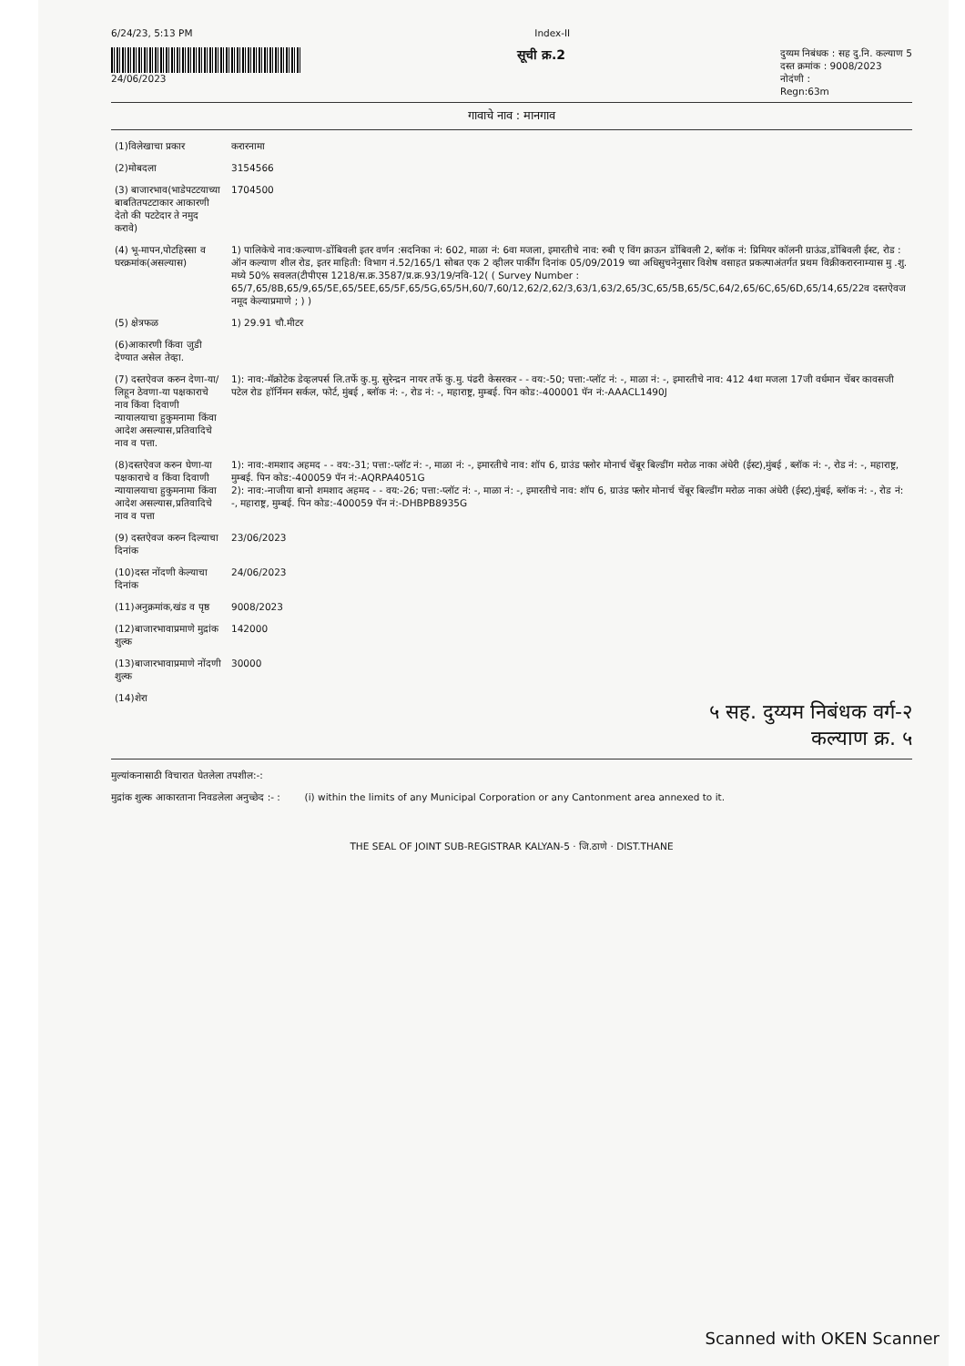6/24/23, 5:13 PM Index-II
24/06/2023
सूची क्र.2
दुय्यम निबंधक : सह दु.नि. कल्याण 5
दस्त क्रमांक : 9008/2023
नोदंणी :
Regn:63m
गावाचे नाव : मानगाव
| (1)विलेखाचा प्रकार | करारनामा |
| (2)मोबदला | 3154566 |
| (3) बाजारभाव(भाडेपटटयाच्या बाबतितपटटाकार आकारणी देतो की पटटेदार ते नमुद करावे) | 1704500 |
| (4) भू-मापन,पोटहिस्सा व घरक्रमांक(असल्यास) | 1) पालिकेचे नाव:कल्याण-डोंबिवली इतर वर्णन :सदनिका नं: 602, माळा नं: 6वा मजला, इमारतीचे नाव: रुबी ए विंग क्राऊन डोंबिवली 2, ब्लॉक नं: प्रिमियर कॉलनी ग्राऊंड,डोंबिवली ईस्ट, रोड : ऑन कल्याण शील रोड, इतर माहिती: विभाग नं.52/165/1 सोबत एक 2 व्हीलर पार्कींग दिनांक 05/09/2019 च्या अधिसुचनेनुसार विशेष वसाहत प्रकल्पाअंतर्गत प्रथम विक्रीकरारनाम्यास मु .शु. मध्ये 50% सवलत(टीपीएस 1218/स.क्र.3587/प्र.क्र.93/19/नवि-12( ( Survey Number : 65/7,65/8B,65/9,65/5E,65/5EE,65/5F,65/5G,65/5H,60/7,60/12,62/2,62/3,63/1,63/2,65/3C,65/5B,65/5C,64/2,65/6C,65/6D,65/14,65/22व दस्तऐवज नमूद केल्याप्रमाणे ; ) ) |
| (5) क्षेत्रफळ | 1) 29.91 चौ.मीटर |
| (6)आकारणी किंवा जुडी देण्यात असेल तेव्हा. | |
| (7) दस्तऐवज करुन देणा-या/लिहून ठेवणा-या पक्षकाराचे नाव किंवा दिवाणी न्यायालयाचा हुकुमनामा किंवा आदेश असल्यास,प्रतिवादिचे नाव व पत्ता. | 1): नाव:-मॅक्रोटेक डेव्हलपर्स लि.तर्फे कु.मु. सुरेन्द्रन नायर तर्फे कु.मु. पंढरी केसरकर - - वय:-50; पत्ता:-प्लॉट नं: -, माळा नं: -, इमारतीचे नाव: 412 4था मजला 17जी वर्धमान चेंबर कावसजी पटेल रोड हॉर्निमन सर्कल, फोर्ट, मुंबई , ब्लॉक नं: -, रोड नं: -, महाराष्ट्र, मुम्बई. पिन कोड:-400001 पॅन नं:-AAACL1490J |
| (8)दस्तऐवज करुन घेणा-या पक्षकाराचे व किंवा दिवाणी न्यायालयाचा हुकुमनामा किंवा आदेश असल्यास,प्रतिवादिचे नाव व पत्ता | 1): नाव:-शमशाद अहमद - - वय:-31; पत्ता:-प्लॉट नं: -, माळा नं: -, इमारतीचे नाव: शॉप 6, ग्राउंड फ्लोर मोनार्च चेंबूर बिल्डींग मरोळ नाका अंधेरी (ईस्ट),मुंबई , ब्लॉक नं: -, रोड नं: -, महाराष्ट्र, मुम्बई. पिन कोड:-400059 पॅन नं:-AQRPA4051G 2): नाव:-नाजीया बानो शमशाद अहमद - - वय:-26; पत्ता:-प्लॉट नं: -, माळा नं: -, इमारतीचे नाव: शॉप 6, ग्राउंड फ्लोर मोनार्च चेंबूर बिल्डींग मरोळ नाका अंधेरी (ईस्ट),मुंबई, ब्लॉक नं: -, रोड नं: -, महाराष्ट्र, मुम्बई. पिन कोड:-400059 पॅन नं:-DHBPB8935G |
| (9) दस्तऐवज करुन दिल्याचा दिनांक | 23/06/2023 |
| (10)दस्त नोंदणी केल्याचा दिनांक | 24/06/2023 |
| (11)अनुक्रमांक,खंड व पृष्ठ | 9008/2023 |
| (12)बाजारभावाप्रमाणे मुद्रांक शुल्क | 142000 |
| (13)बाजारभावाप्रमाणे नोंदणी शुल्क | 30000 |
| (14)शेरा | |
५ सह. दुय्यम निबंधक वर्ग-२
कल्याण क्र. ५
मुल्यांकनासाठी विचारात घेतलेला तपशील:-:
मुद्रांक शुल्क आकारताना निवडलेला अनुच्छेद :- : (i) within the limits of any Municipal Corporation or any Cantonment area annexed to it.
THE SEAL OF JOINT SUB-REGISTRAR KALYAN-5 · जि.ठाणे · DIST.THANE
Scanned with OKEN Scanner